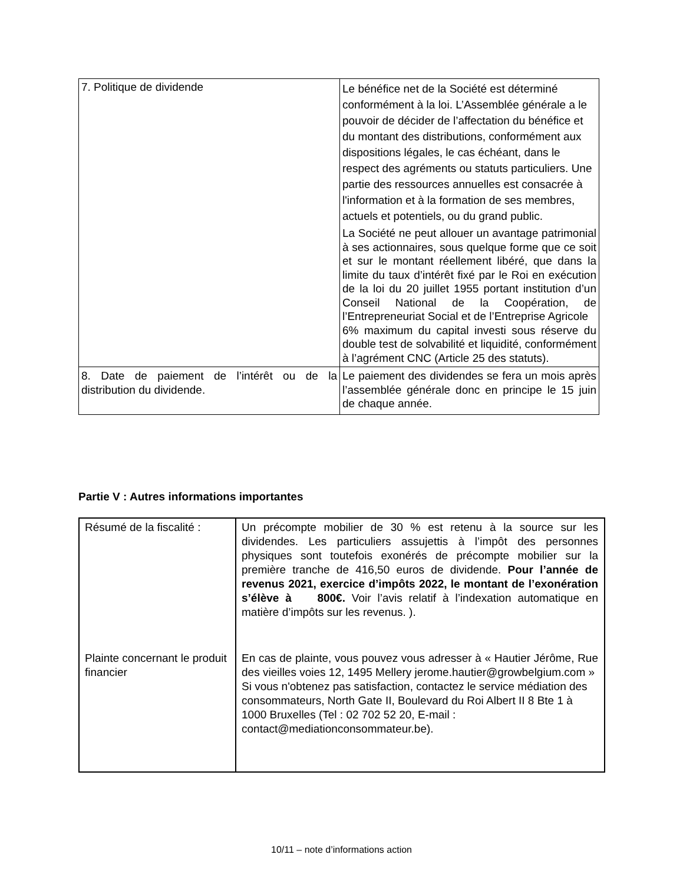| 7. Politique de dividende | Le bénéfice net de la Société est déterminé conformément à la loi. L’Assemblée générale a le pouvoir de décider de l’affectation du bénéfice et du montant des distributions, conformément aux dispositions légales, le cas échéant, dans le respect des agréments ou statuts particuliers. Une partie des ressources annuelles est consacrée à l'information et à la formation de ses membres, actuels et potentiels, ou du grand public. La Société ne peut allouer un avantage patrimonial à ses actionnaires, sous quelque forme que ce soit et sur le montant réellement libéré, que dans la limite du taux d’intérêt fixé par le Roi en exécution de la loi du 20 juillet 1955 portant institution d’un Conseil National de la Coopération, de l’Entrepreneuriat Social et de l’Entreprise Agricole 6% maximum du capital investi sous réserve du double test de solvabilité et liquidité, conformément à l’agrément CNC (Article 25 des statuts). |
| 8. Date de paiement de l’intérêt ou de la distribution du dividende. | Le paiement des dividendes se fera un mois après l’assemblée générale donc en principe le 15 juin de chaque année. |
Partie V : Autres informations importantes
| Résumé de la fiscalité : | Un précompte mobilier de 30 % est retenu à la source sur les dividendes. Les particuliers assujettis à l’impôt des personnes physiques sont toutefois exonérés de précompte mobilier sur la première tranche de 416,50 euros de dividende. Pour l’année de revenus 2021, exercice d’impôts 2022, le montant de l’exonération s’élève à 800€. Voir l’avis relatif à l’indexation automatique en matière d’impôts sur les revenus. ). |
| Plainte concernant le produit financier | En cas de plainte, vous pouvez vous adresser à « Hautier Jérôme, Rue des vieilles voies 12, 1495 Mellery jerome.hautier@growbelgium.com » Si vous n'obtenez pas satisfaction, contactez le service médiation des consommateurs, North Gate II, Boulevard du Roi Albert II 8 Bte 1 à 1000 Bruxelles (Tel : 02 702 52 20, E-mail : contact@mediationconsommateur.be). |
10/11 – note d’informations action